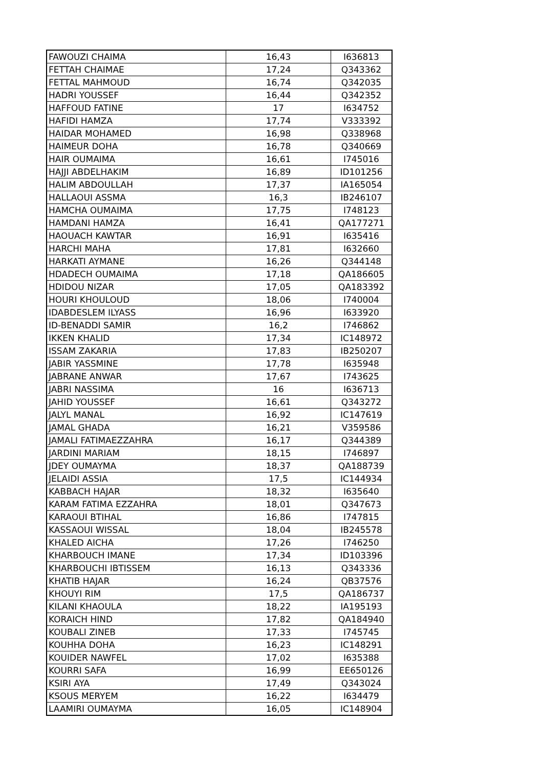| FAWOUZI CHAIMA | 16,43 | I636813 |
| FETTAH CHAIMAE | 17,24 | Q343362 |
| FETTAL MAHMOUD | 16,74 | Q342035 |
| HADRI YOUSSEF | 16,44 | Q342352 |
| HAFFOUD FATINE | 17 | I634752 |
| HAFIDI HAMZA | 17,74 | V333392 |
| HAIDAR MOHAMED | 16,98 | Q338968 |
| HAIMEUR DOHA | 16,78 | Q340669 |
| HAIR OUMAIMA | 16,61 | I745016 |
| HAJJI ABDELHAKIM | 16,89 | ID101256 |
| HALIM ABDOULLAH | 17,37 | IA165054 |
| HALLAOUI ASSMA | 16,3 | IB246107 |
| HAMCHA OUMAIMA | 17,75 | I748123 |
| HAMDANI HAMZA | 16,41 | QA177271 |
| HAOUACH KAWTAR | 16,91 | I635416 |
| HARCHI MAHA | 17,81 | I632660 |
| HARKATI AYMANE | 16,26 | Q344148 |
| HDADECH OUMAIMA | 17,18 | QA186605 |
| HDIDOU NIZAR | 17,05 | QA183392 |
| HOURI KHOULOUD | 18,06 | I740004 |
| IDABDESLEM ILYASS | 16,96 | I633920 |
| ID-BENADDI SAMIR | 16,2 | I746862 |
| IKKEN KHALID | 17,34 | IC148972 |
| ISSAM ZAKARIA | 17,83 | IB250207 |
| JABIR YASSMINE | 17,78 | I635948 |
| JABRANE ANWAR | 17,67 | I743625 |
| JABRI NASSIMA | 16 | I636713 |
| JAHID YOUSSEF | 16,61 | Q343272 |
| JALYL MANAL | 16,92 | IC147619 |
| JAMAL GHADA | 16,21 | V359586 |
| JAMALI FATIMAEZZAHRA | 16,17 | Q344389 |
| JARDINI MARIAM | 18,15 | I746897 |
| JDEY OUMAYMA | 18,37 | QA188739 |
| JELAIDI ASSIA | 17,5 | IC144934 |
| KABBACH HAJAR | 18,32 | I635640 |
| KARAM FATIMA EZZAHRA | 18,01 | Q347673 |
| KARAOUI BTIHAL | 16,86 | I747815 |
| KASSAOUI WISSAL | 18,04 | IB245578 |
| KHALED AICHA | 17,26 | I746250 |
| KHARBOUCH IMANE | 17,34 | ID103396 |
| KHARBOUCHI IBTISSEM | 16,13 | Q343336 |
| KHATIB HAJAR | 16,24 | QB37576 |
| KHOUYI RIM | 17,5 | QA186737 |
| KILANI KHAOULA | 18,22 | IA195193 |
| KORAICH HIND | 17,82 | QA184940 |
| KOUBALI ZINEB | 17,33 | I745745 |
| KOUHHA DOHA | 16,23 | IC148291 |
| KOUIDER NAWFEL | 17,02 | I635388 |
| KOURRI SAFA | 16,99 | EE650126 |
| KSIRI AYA | 17,49 | Q343024 |
| KSOUS MERYEM | 16,22 | I634479 |
| LAAMIRI OUMAYMA | 16,05 | IC148904 |